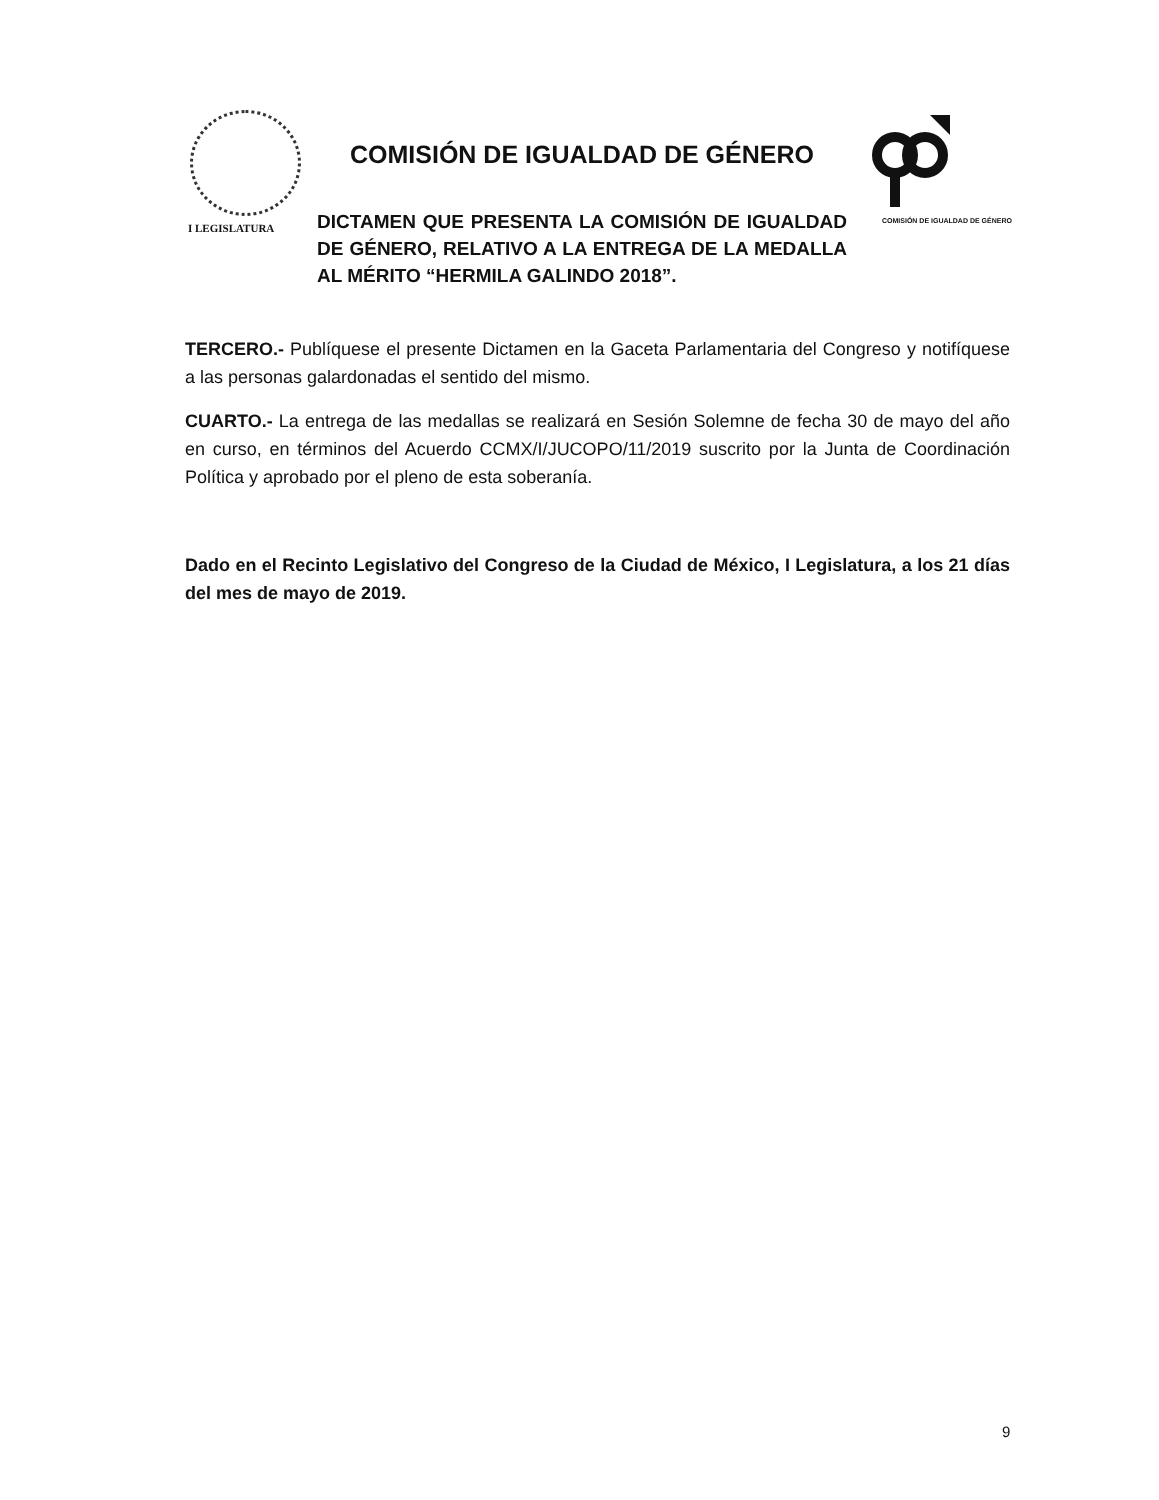I LEGISLATURA
COMISIÓN DE IGUALDAD DE GÉNERO
COMISIÓN DE IGUALDAD DE GÉNERO
DICTAMEN QUE PRESENTA LA COMISIÓN DE IGUALDAD DE GÉNERO, RELATIVO A LA ENTREGA DE LA MEDALLA AL MÉRITO “HERMILA GALINDO 2018”.
TERCERO.- Publíquese el presente Dictamen en la Gaceta Parlamentaria del Congreso y notifíquese a las personas galardonadas el sentido del mismo.
CUARTO.- La entrega de las medallas se realizará en Sesión Solemne de fecha 30 de mayo del año en curso, en términos del Acuerdo CCMX/I/JUCOPO/11/2019 suscrito por la Junta de Coordinación Política y aprobado por el pleno de esta soberanía.
Dado en el Recinto Legislativo del Congreso de la Ciudad de México, I Legislatura, a los 21 días del mes de mayo de 2019.
9